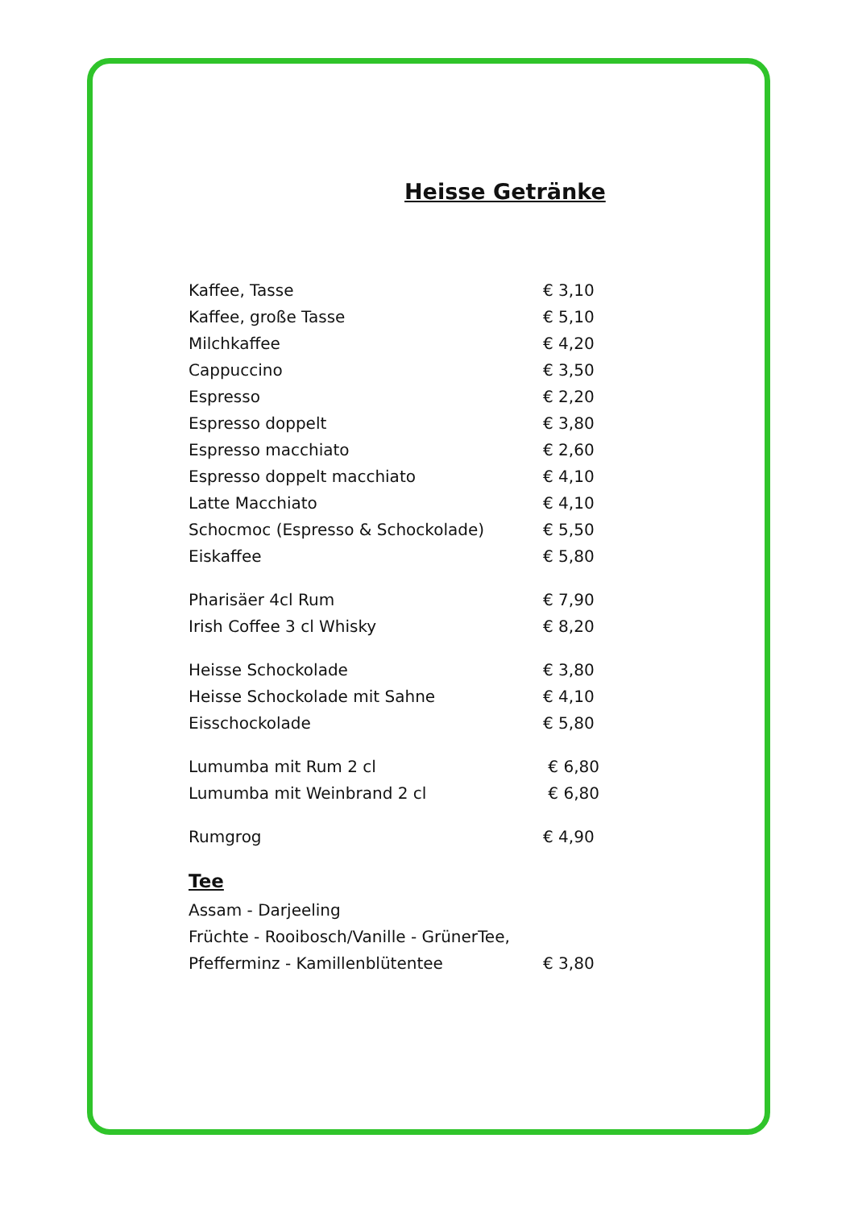Heisse Getränke
| Kaffee, Tasse | € 3,10 |
| Kaffee, große Tasse | € 5,10 |
| Milchkaffee | € 4,20 |
| Cappuccino | € 3,50 |
| Espresso | € 2,20 |
| Espresso doppelt | € 3,80 |
| Espresso macchiato | € 2,60 |
| Espresso doppelt macchiato | € 4,10 |
| Latte Macchiato | € 4,10 |
| Schocmoc (Espresso & Schockolade) | € 5,50 |
| Eiskaffee | € 5,80 |
| Pharisäer 4cl Rum | € 7,90 |
| Irish Coffee 3 cl Whisky | € 8,20 |
| Heisse Schockolade | € 3,80 |
| Heisse Schockolade mit Sahne | € 4,10 |
| Eisschockolade | € 5,80 |
| Lumumba mit Rum 2 cl | € 6,80 |
| Lumumba mit Weinbrand 2 cl | € 6,80 |
| Rumgrog | € 4,90 |
Tee
| Assam - Darjeeling | |
| Früchte - Rooibosch/Vanille - GrünerTee, | |
| Pfefferminz - Kamillenblütentee | € 3,80 |